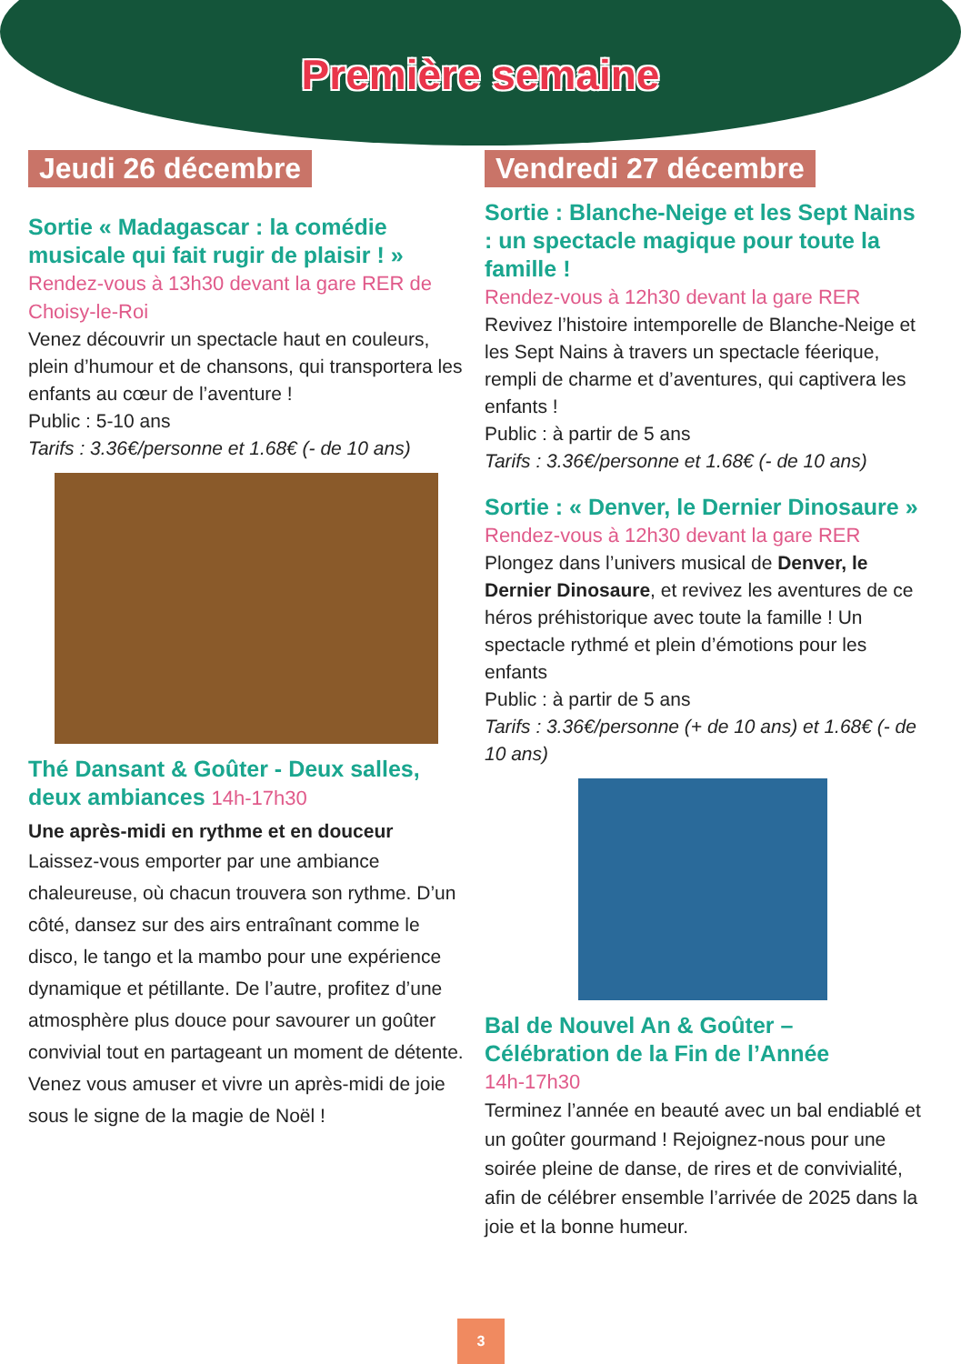Première semaine
Jeudi 26 décembre
Sortie « Madagascar : la comédie musicale qui fait rugir de plaisir ! »
Rendez-vous à 13h30 devant la gare RER de Choisy-le-Roi
Venez découvrir un spectacle haut en couleurs, plein d’humour et de chansons, qui transportera les enfants au cœur de l’aventure !
Public : 5-10 ans
Tarifs : 3.36€/personne et 1.68€ (- de 10 ans)
Thé Dansant & Goûter - Deux salles, deux ambiances 14h-17h30
Une après-midi en rythme et en douceur
Laissez-vous emporter par une ambiance chaleureuse, où chacun trouvera son rythme. D’un côté, dansez sur des airs entraînant comme le disco, le tango et la mambo pour une expérience dynamique et pétillante. De l’autre, profitez d’une atmosphère plus douce pour savourer un goûter convivial tout en partageant un moment de détente. Venez vous amuser et vivre un après-midi de joie sous le signe de la magie de Noël !
Vendredi 27 décembre
Sortie : Blanche-Neige et les Sept Nains : un spectacle magique pour toute la famille !
Rendez-vous à 12h30 devant la gare RER
Revivez l’histoire intemporelle de Blanche-Neige et les Sept Nains à travers un spectacle féerique, rempli de charme et d’aventures, qui captivera les enfants !
Public : à partir de 5 ans
Tarifs : 3.36€/personne et 1.68€ (- de 10 ans)
Sortie : « Denver, le Dernier Dinosaure »
Rendez-vous à 12h30 devant la gare RER
Plongez dans l’univers musical de Denver, le Dernier Dinosaure, et revivez les aventures de ce héros préhistorique avec toute la famille ! Un spectacle rythmé et plein d’émotions pour les enfants
Public : à partir de 5 ans
Tarifs : 3.36€/personne (+ de 10 ans) et 1.68€ (- de 10 ans)
Bal de Nouvel An & Goûter – Célébration de la Fin de l’Année
14h-17h30
Terminez l’année en beauté avec un bal endiablé et un goûter gourmand ! Rejoignez-nous pour une soirée pleine de danse, de rires et de convivialité, afin de célébrer ensemble l’arrivée de 2025 dans la joie et la bonne humeur.
3